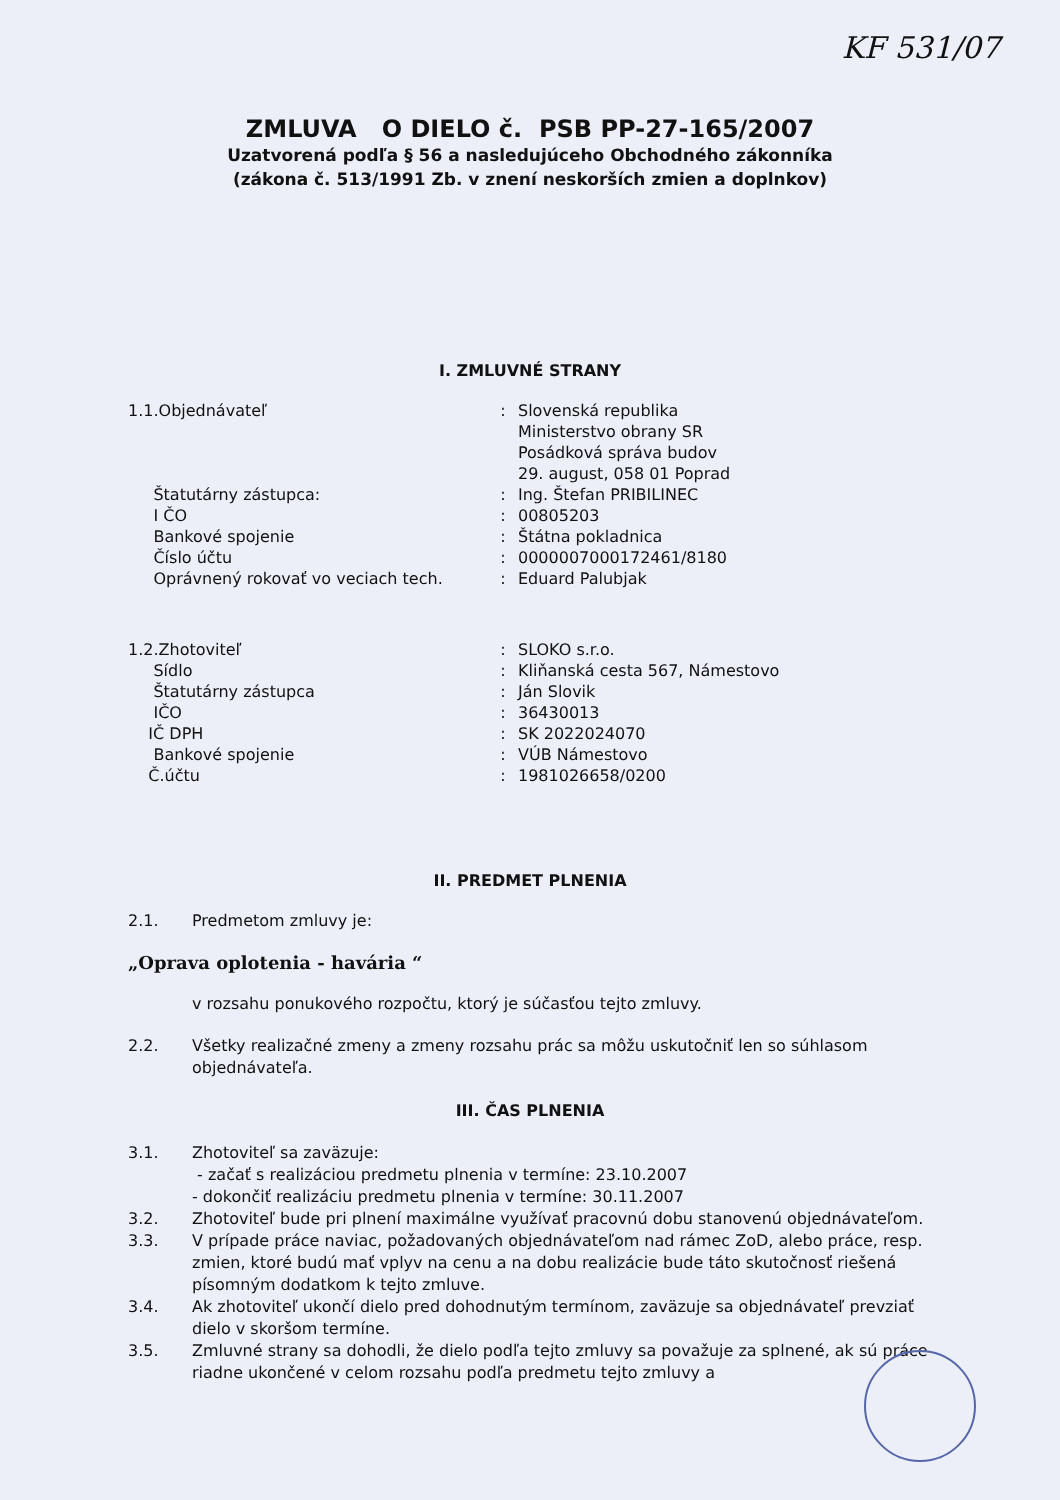KF 531/07
ZMLUVA O DIELO č. PSB PP-27-165/2007
Uzatvorená podľa § 56 a nasledujúceho Obchodného zákonníka
(zákona č. 513/1991 Zb. v znení neskorších zmien a doplnkov)
I. ZMLUVNÉ STRANY
1.1.Objednávateľ : Slovenská republika
Ministerstvo obrany SR
Posádková správa budov
29. august, 058 01 Poprad
Štatutárny zástupca: : Ing. Štefan PRIBILINEC
I ČO : 00805203
Bankové spojenie : Štátna pokladnica
Číslo účtu : 0000007000172461/8180
Oprávnený rokovať vo veciach tech. : Eduard Palubjak
1.2.Zhotoviteľ : SLOKO s.r.o.
Sídlo : Kliňanská cesta 567, Námestovo
Štatutárny zástupca : Ján Slovik
IČO : 36430013
IČ DPH : SK 2022024070
Bankové spojenie : VÚB Námestovo
Č.účtu : 1981026658/0200
II. PREDMET PLNENIA
2.1. Predmetom zmluvy je:
„Oprava oplotenia - havária “
v rozsahu ponukového rozpočtu, ktorý je súčasťou tejto zmluvy.
2.2. Všetky realizačné zmeny a zmeny rozsahu prác sa môžu uskutočniť len so súhlasom objednávateľa.
III. ČAS PLNENIA
3.1. Zhotoviteľ sa zaväzuje:
- začať s realizáciou predmetu plnenia v termíne: 23.10.2007
- dokončiť realizáciu predmetu plnenia v termíne: 30.11.2007
3.2. Zhotoviteľ bude pri plnení maximálne využívať pracovnú dobu stanovenú objednávateľom.
3.3. V prípade práce naviac, požadovaných objednávateľom nad rámec ZoD, alebo práce, resp. zmien, ktoré budú mať vplyv na cenu a na dobu realizácie bude táto skutočnosť riešená písomným dodatkom k tejto zmluve.
3.4. Ak zhotoviteľ ukončí dielo pred dohodnutým termínom, zaväzuje sa objednávateľ prevziať dielo v skoršom termíne.
3.5. Zmluvné strany sa dohodli, že dielo podľa tejto zmluvy sa považuje za splnené, ak sú práce riadne ukončené v celom rozsahu podľa predmetu tejto zmluvy a